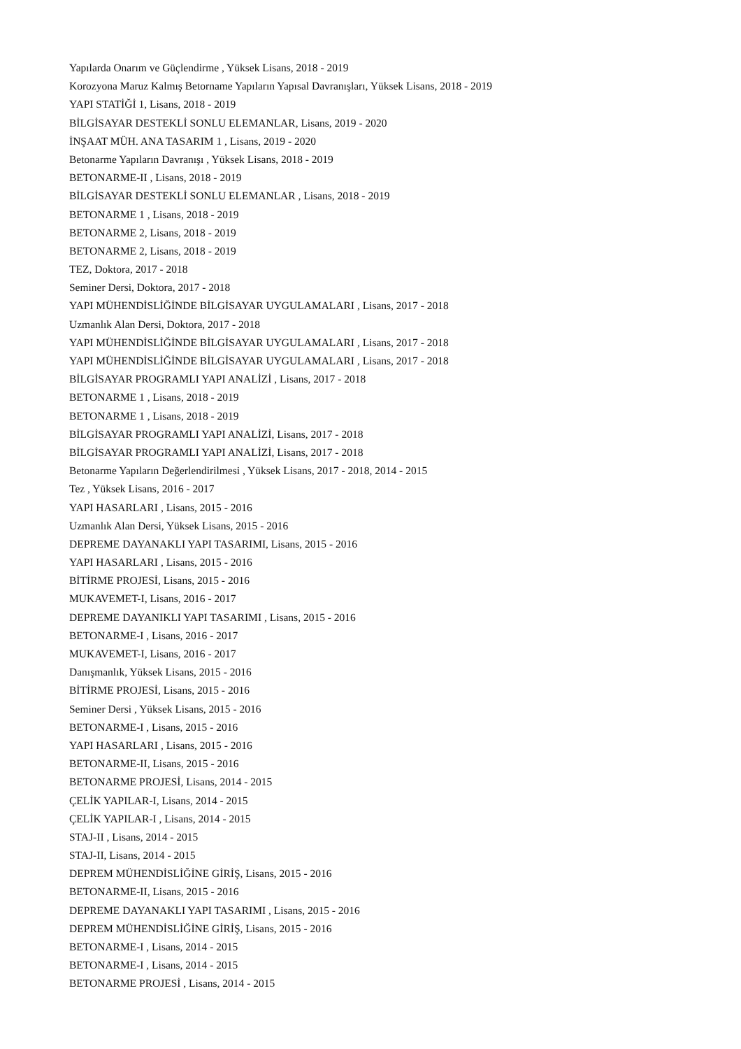Yapılarda Onarım ve Güçlendirme , Yüksek Lisans, 2018 - 2019
Korozyona Maruz Kalmış Betorname Yapıların Yapısal Davranışları, Yüksek Lisans, 2018 - 2019
YAPI STATİĞİ 1, Lisans, 2018 - 2019
BİLGİSAYAR DESTEKLİ SONLU ELEMANLAR, Lisans, 2019 - 2020
İNŞAAT MÜH. ANA TASARIM 1 , Lisans, 2019 - 2020
Betonarme Yapıların Davranışı , Yüksek Lisans, 2018 - 2019
BETONARME-II , Lisans, 2018 - 2019
BİLGİSAYAR DESTEKLİ SONLU ELEMANLAR , Lisans, 2018 - 2019
BETONARME 1 , Lisans, 2018 - 2019
BETONARME 2, Lisans, 2018 - 2019
BETONARME 2, Lisans, 2018 - 2019
TEZ, Doktora, 2017 - 2018
Seminer Dersi, Doktora, 2017 - 2018
YAPI MÜHENDİSLİĞİNDE BİLGİSAYAR UYGULAMALARI , Lisans, 2017 - 2018
Uzmanlık Alan Dersi, Doktora, 2017 - 2018
YAPI MÜHENDİSLİĞİNDE BİLGİSAYAR UYGULAMALARI , Lisans, 2017 - 2018
YAPI MÜHENDİSLİĞİNDE BİLGİSAYAR UYGULAMALARI , Lisans, 2017 - 2018
BİLGİSAYAR PROGRAMLI YAPI ANALİZİ , Lisans, 2017 - 2018
BETONARME 1 , Lisans, 2018 - 2019
BETONARME 1 , Lisans, 2018 - 2019
BİLGİSAYAR PROGRAMLI YAPI ANALİZİ, Lisans, 2017 - 2018
BİLGİSAYAR PROGRAMLI YAPI ANALİZİ, Lisans, 2017 - 2018
Betonarme Yapıların Değerlendirilmesi , Yüksek Lisans, 2017 - 2018, 2014 - 2015
Tez , Yüksek Lisans, 2016 - 2017
YAPI HASARLARI , Lisans, 2015 - 2016
Uzmanlık Alan Dersi, Yüksek Lisans, 2015 - 2016
DEPREME DAYANAKLI YAPI TASARIMI, Lisans, 2015 - 2016
YAPI HASARLARI , Lisans, 2015 - 2016
BİTİRME PROJESİ, Lisans, 2015 - 2016
MUKAVEMET-I, Lisans, 2016 - 2017
DEPREME DAYANIKLI YAPI TASARIMI , Lisans, 2015 - 2016
BETONARME-I , Lisans, 2016 - 2017
MUKAVEMET-I, Lisans, 2016 - 2017
Danışmanlık, Yüksek Lisans, 2015 - 2016
BİTİRME PROJESİ, Lisans, 2015 - 2016
Seminer Dersi , Yüksek Lisans, 2015 - 2016
BETONARME-I , Lisans, 2015 - 2016
YAPI HASARLARI , Lisans, 2015 - 2016
BETONARME-II, Lisans, 2015 - 2016
BETONARME PROJESİ, Lisans, 2014 - 2015
ÇELİK YAPILAR-I, Lisans, 2014 - 2015
ÇELİK YAPILAR-I , Lisans, 2014 - 2015
STAJ-II , Lisans, 2014 - 2015
STAJ-II, Lisans, 2014 - 2015
DEPREM MÜHENDİSLİĞİNE GİRİŞ, Lisans, 2015 - 2016
BETONARME-II, Lisans, 2015 - 2016
DEPREME DAYANAKLI YAPI TASARIMI , Lisans, 2015 - 2016
DEPREM MÜHENDİSLİĞİNE GİRİŞ, Lisans, 2015 - 2016
BETONARME-I , Lisans, 2014 - 2015
BETONARME-I , Lisans, 2014 - 2015
BETONARME PROJESİ , Lisans, 2014 - 2015